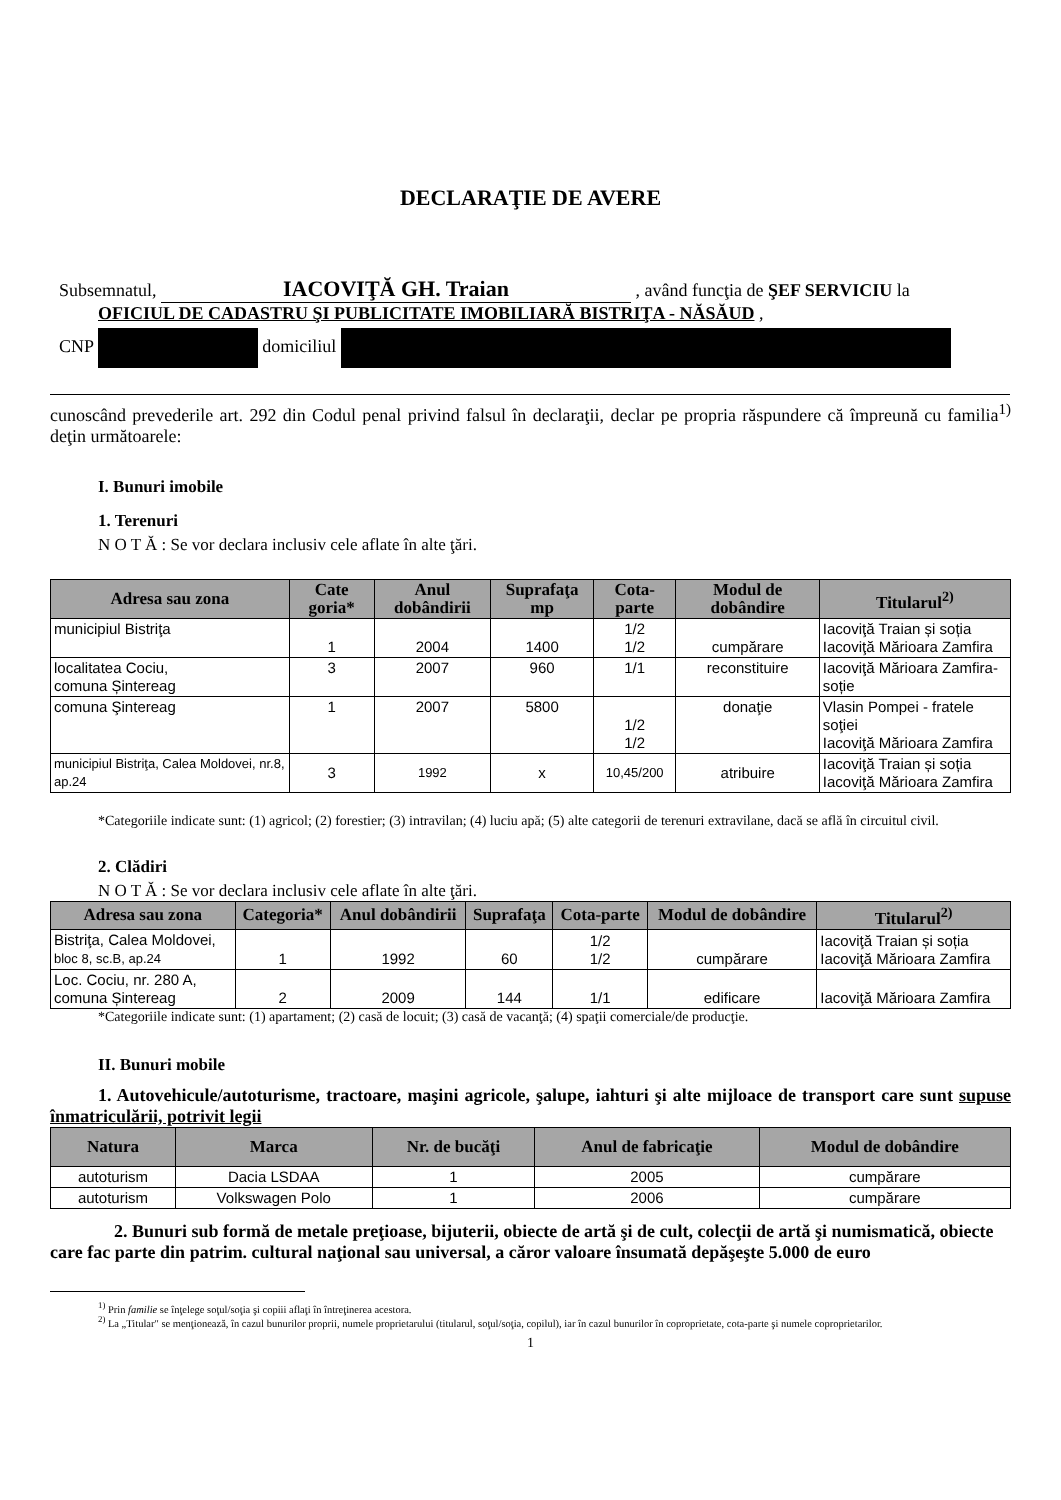DECLARAŢIE DE AVERE
Subsemnatul, IACOVIŢĂ GH. Traian , având funcţia de ŞEF SERVICIU la
OFICIUL DE CADASTRU ŞI PUBLICITATE IMOBILIARĂ BISTRIŢA - NĂSĂUD ,
CNP domiciliul
cunoscând prevederile art. 292 din Codul penal privind falsul în declaraţii, declar pe propria răspundere că împreună cu familia<sup>1)</sup> deţin următoarele:
I. Bunuri imobile
1. Terenuri
N O T Ă : Se vor declara inclusiv cele aflate în alte ţări.
| Adresa sau zona | Cate goria* | Anul dobândirii | Suprafaţa mp | Cota-parte | Modul de dobândire | Titularul<sup>2)</sup> |
| --- | --- | --- | --- | --- | --- | --- |
| municipiul Bistriţa | 1 | 2004 | 1400 | 1/2 1/2 | cumpărare | Iacoviţă Traian și soția Iacoviţă Mărioara Zamfira |
| localitatea Cociu, comuna Șintereag | 3 | 2007 | 960 | 1/1 | reconstituire | Iacoviţă Mărioara Zamfira-soție |
| comuna Şintereag | 1 | 2007 | 5800 | 1/2 1/2 | donaţie | Vlasin Pompei - fratele soţiei Iacoviţă Mărioara Zamfira |
| municipiul Bistriţa, Calea Moldovei, nr.8, ap.24 | 3 | 1992 | x | 10,45/200 | atribuire | Iacoviţă Traian și soția Iacoviţă Mărioara Zamfira |
*Categoriile indicate sunt: (1) agricol; (2) forestier; (3) intravilan; (4) luciu apă; (5) alte categorii de terenuri extravilane, dacă se află în circuitul civil.
2. Clădiri
N O T Ă : Se vor declara inclusiv cele aflate în alte ţări.
| Adresa sau zona | Categoria* | Anul dobândirii | Suprafaţa | Cota-parte | Modul de dobândire | Titularul<sup>2)</sup> |
| --- | --- | --- | --- | --- | --- | --- |
| Bistriţa, Calea Moldovei, bloc 8, sc.B, ap.24 | 1 | 1992 | 60 | 1/2 1/2 | cumpărare | Iacoviţă Traian și soția Iacoviţă Mărioara Zamfira |
| Loc. Cociu, nr. 280 A, comuna Șintereag | 2 | 2009 | 144 | 1/1 | edificare | Iacoviţă Mărioara Zamfira |
*Categoriile indicate sunt: (1) apartament; (2) casă de locuit; (3) casă de vacanţă; (4) spaţii comerciale/de producţie.
II. Bunuri mobile
1. Autovehicule/autoturisme, tractoare, maşini agricole, şalupe, iahturi şi alte mijloace de transport care sunt supuse înmatriculării, potrivit legii
| Natura | Marca | Nr. de bucăţi | Anul de fabricaţie | Modul de dobândire |
| --- | --- | --- | --- | --- |
| autoturism | Dacia LSDAA | 1 | 2005 | cumpărare |
| autoturism | Volkswagen Polo | 1 | 2006 | cumpărare |
2. Bunuri sub formă de metale preţioase, bijuterii, obiecte de artă şi de cult, colecţii de artă şi numismatică, obiecte care fac parte din patrim. cultural naţional sau universal, a căror valoare însumată depăşeşte 5.000 de euro
<sup>1)</sup> Prin familie se înţelege soţul/soţia şi copiii aflaţi în întreţinerea acestora.
<sup>2)</sup> La „Titular" se menţionează, în cazul bunurilor proprii, numele proprietarului (titularul, soţul/soţia, copilul), iar în cazul bunurilor în coproprietate, cota-parte şi numele coproprietarilor.
1